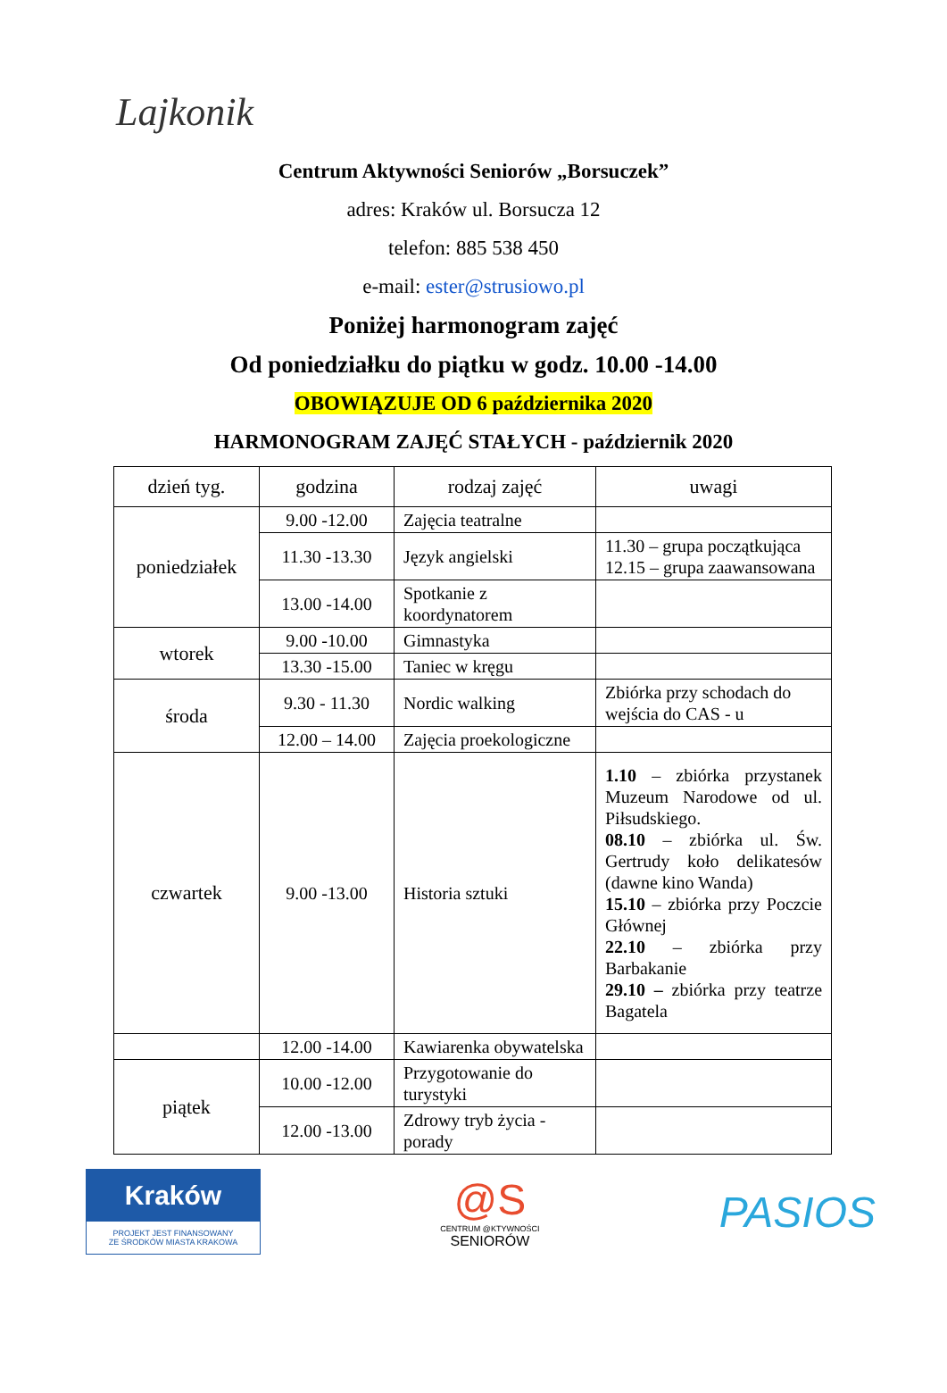Lajkonik
Centrum Aktywności Seniorów „Borsuczek”
adres: Kraków ul. Borsucza 12
telefon: 885 538 450
e-mail: ester@strusiowo.pl
Poniżej harmonogram zajęć
Od poniedziałku do piątku w godz. 10.00 -14.00
OBOWIĄZUJE OD 6 października 2020
HARMONOGRAM ZAJĘĆ STAŁYCH - październik 2020
| dzień tyg. | godzina | rodzaj zajęć | uwagi |
| --- | --- | --- | --- |
| poniedziałek | 9.00 -12.00 | Zajęcia teatralne | |
| | 11.30 -13.30 | Język angielski | 11.30 – grupa początkująca 12.15 – grupa zaawansowana |
| | 13.00 -14.00 | Spotkanie z koordynatorem | |
| wtorek | 9.00 -10.00 | Gimnastyka | |
| | 13.30 -15.00 | Taniec w kręgu | |
| środa | 9.30 - 11.30 | Nordic walking | Zbiórka przy schodach do wejścia do CAS - u |
| | 12.00 – 14.00 | Zajęcia proekologiczne | |
| czwartek | 9.00 -13.00 | Historia sztuki | 1.10 – zbiórka przystanek Muzeum Narodowe od ul. Piłsudskiego. 08.10 – zbiórka ul. Św. Gertrudy koło delikatesów (dawne kino Wanda) 15.10 – zbiórka przy Poczcie Głównej 22.10 – zbiórka przy Barbakanie 29.10 – zbiórka przy teatrze Bagatela |
| | 12.00 -14.00 | Kawiarenka obywatelska | |
| piątek | 10.00 -12.00 | Przygotowanie do turystyki | |
| | 12.00 -13.00 | Zdrowy tryb życia - porady | |
Kraków
PROJEKT JEST FINANSOWANY
ZE ŚRODKÓW MIASTA KRAKOWA
@S
CENTRUM @KTYWNOŚCI
SENIORÓW
PASIOS